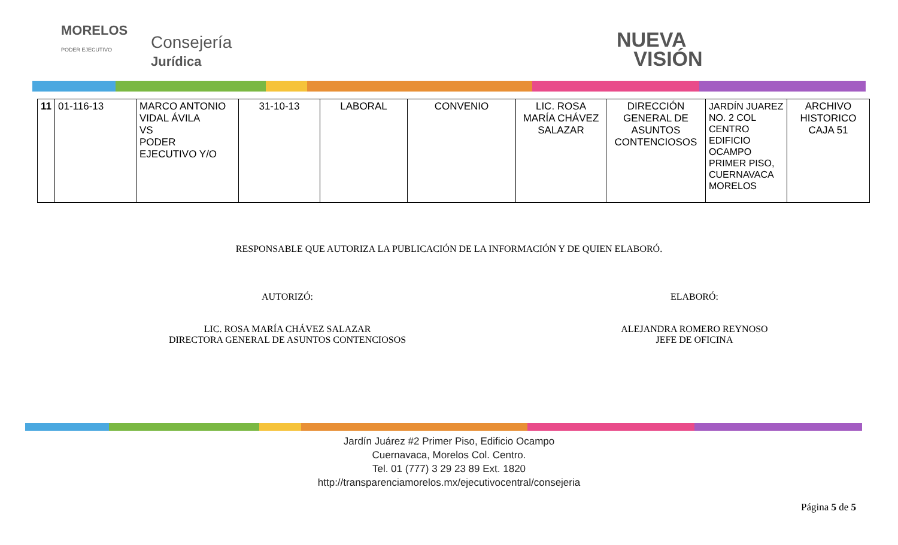MORELOS
PODER EJECUTIVO
Consejería
Jurídica
NUEVA
VISIÓN
| 11 | 01-116-13 | MARCO ANTONIO VIDAL ÁVILA VS PODER EJECUTIVO Y/O | 31-10-13 | LABORAL | CONVENIO | LIC. ROSA MARÍA CHÁVEZ SALAZAR | DIRECCIÓN GENERAL DE ASUNTOS CONTENCIOSOS | JARDÍN JUAREZ NO. 2 COL CENTRO EDIFICIO OCAMPO PRIMER PISO, CUERNAVACA MORELOS | ARCHIVO HISTORICO CAJA 51 |
RESPONSABLE QUE AUTORIZA LA PUBLICACIÓN DE LA INFORMACIÓN Y DE QUIEN ELABORÓ.
AUTORIZÓ:
LIC. ROSA MARÍA CHÁVEZ SALAZAR
DIRECTORA GENERAL DE ASUNTOS CONTENCIOSOS
ELABORÓ:
ALEJANDRA ROMERO REYNOSO
JEFE DE OFICINA
Jardín Juárez #2 Primer Piso, Edificio Ocampo
Cuernavaca, Morelos Col. Centro.
Tel. 01 (777) 3 29 23 89 Ext. 1820
http://transparenciamorelos.mx/ejecutivocentral/consejeria
Página 5 de 5